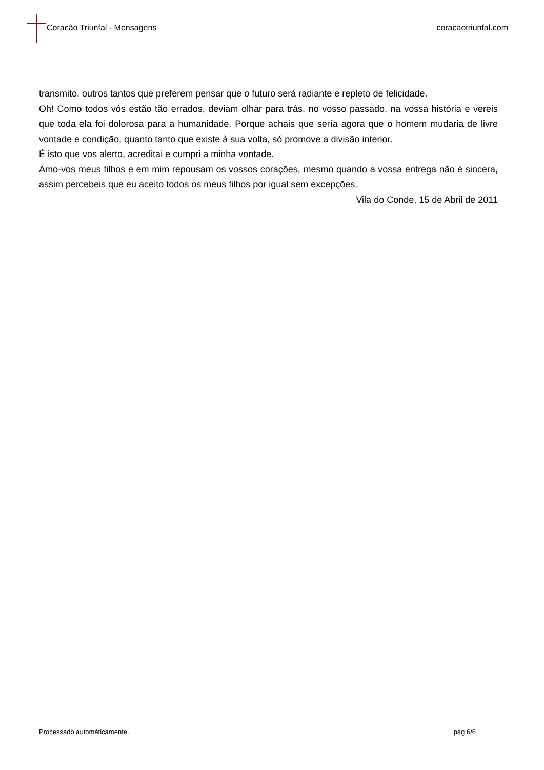Coracão Triunfal - Mensagens coracaotriunfal.com
transmito, outros tantos que preferem pensar que o futuro será radiante e repleto de felicidade.
Oh! Como todos vós estão tão errados, deviam olhar para trás, no vosso passado, na vossa história e vereis que toda ela foi dolorosa para a humanidade. Porque achais que sería agora que o homem mudaria de livre vontade e condição, quanto tanto que existe à sua volta, só promove a divisão interior.
É isto que vos alerto, acreditai e cumpri a minha vontade.
Amo-vos meus filhos e em mim repousam os vossos corações, mesmo quando a vossa entrega não é sincera, assim percebeis que eu aceito todos os meus filhos por igual sem excepções.
Vila do Conde, 15 de Abril de 2011
Processado automáticamente. pág 6/6